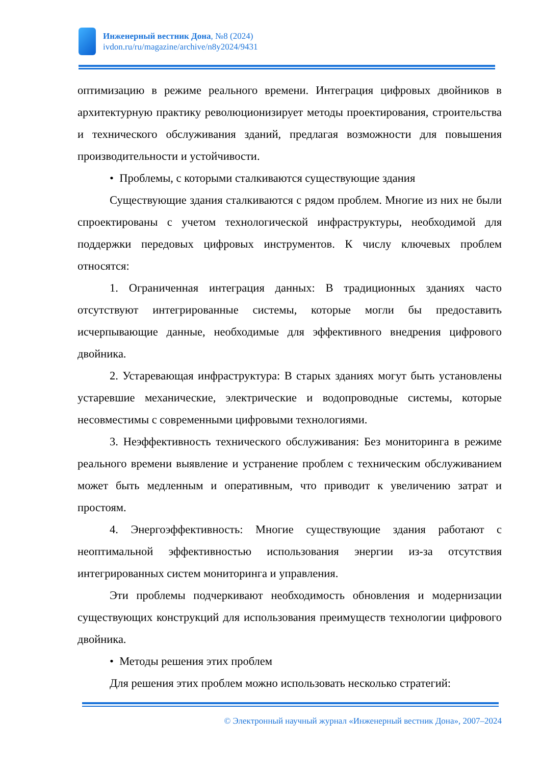Инженерный вестник Дона, №8 (2024)
ivdon.ru/ru/magazine/archive/n8y2024/9431
оптимизацию в режиме реального времени. Интеграция цифровых двойников в архитектурную практику революционизирует методы проектирования, строительства и технического обслуживания зданий, предлагая возможности для повышения производительности и устойчивости.
• Проблемы, с которыми сталкиваются существующие здания
Существующие здания сталкиваются с рядом проблем. Многие из них не были спроектированы с учетом технологической инфраструктуры, необходимой для поддержки передовых цифровых инструментов. К числу ключевых проблем относятся:
1. Ограниченная интеграция данных: В традиционных зданиях часто отсутствуют интегрированные системы, которые могли бы предоставить исчерпывающие данные, необходимые для эффективного внедрения цифрового двойника.
2. Устаревающая инфраструктура: В старых зданиях могут быть установлены устаревшие механические, электрические и водопроводные системы, которые несовместимы с современными цифровыми технологиями.
3. Неэффективность технического обслуживания: Без мониторинга в режиме реального времени выявление и устранение проблем с техническим обслуживанием может быть медленным и оперативным, что приводит к увеличению затрат и простоям.
4. Энергоэффективность: Многие существующие здания работают с неоптимальной эффективностью использования энергии из-за отсутствия интегрированных систем мониторинга и управления.
Эти проблемы подчеркивают необходимость обновления и модернизации существующих конструкций для использования преимуществ технологии цифрового двойника.
• Методы решения этих проблем
Для решения этих проблем можно использовать несколько стратегий:
© Электронный научный журнал «Инженерный вестник Дона», 2007–2024